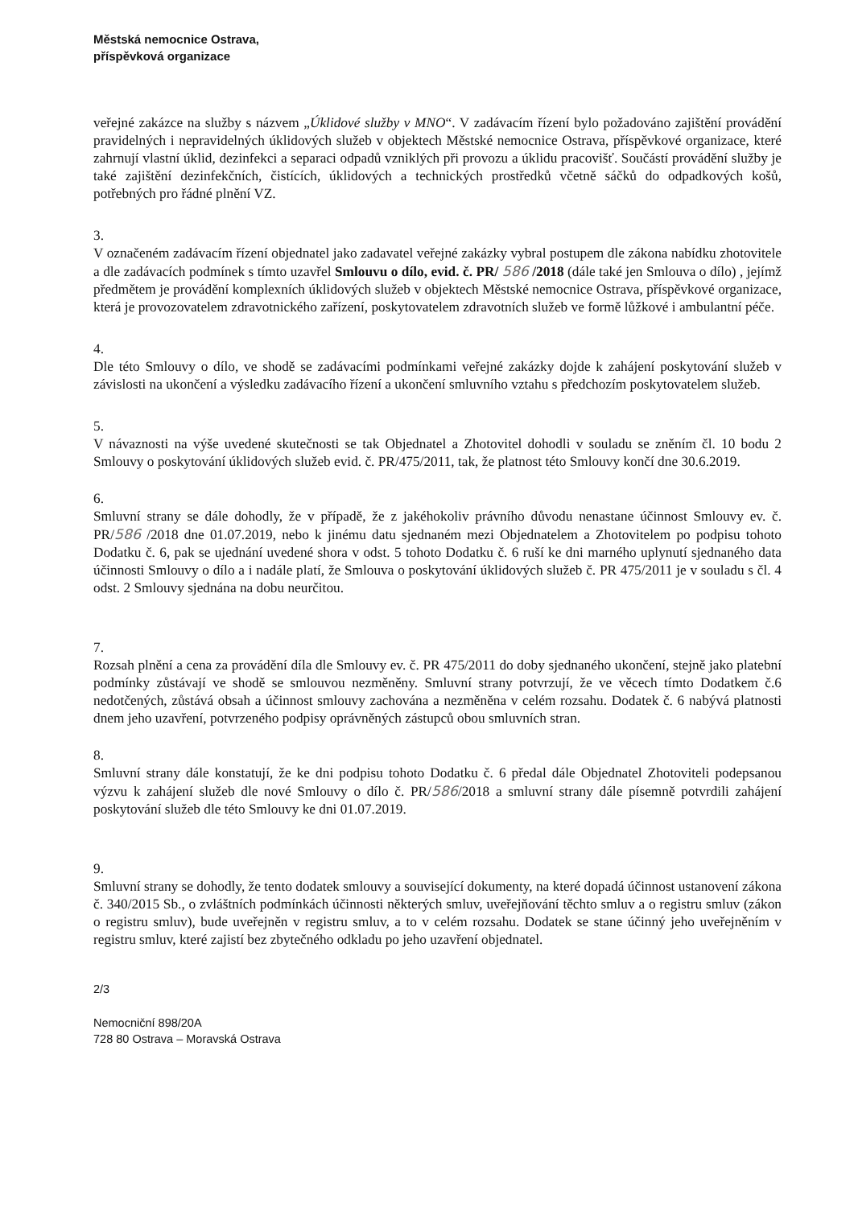Městská nemocnice Ostrava,
příspěvková organizace
veřejné zakázce na služby s názvem „Úklidové služby v MNO“. V zadávacím řízení bylo požadováno zajištění provádění pravidelných i nepravidelných úklidových služeb v objektech Městské nemocnice Ostrava, příspěvkové organizace, které zahrnují vlastní úklid, dezinfekci a separaci odpadů vzniklých při provozu a úklidu pracovišť. Součástí provádění služby je také zajištění dezinfekčních, čistících, úklidových a technických prostředků včetně sáčků do odpadkových košů, potřebných pro řádné plnění VZ.
3.
V označeném zadávacím řízení objednatel jako zadavatel veřejné zakázky vybral postupem dle zákona nabídku zhotovitele a dle zadávacích podmínek s tímto uzavřel Smlouvu o dílo, evid. č. PR/ 586 /2018 (dále také jen Smlouva o dílo) , jejímž předmětem je provádění komplexních úklidových služeb v objektech Městské nemocnice Ostrava, příspěvkové organizace, která je provozovatelem zdravotnického zařízení, poskytovatelem zdravotních služeb ve formě lůžkové i ambulantní péče.
4.
Dle této Smlouvy o dílo, ve shodě se zadávacími podmínkami veřejné zakázky dojde k zahájení poskytování služeb v závislosti na ukončení a výsledku zadávacího řízení a ukončení smluvního vztahu s předchozím poskytovatelem služeb.
5.
V návaznosti na výše uvedené skutečnosti se tak Objednatel a Zhotovitel dohodli v souladu se zněním čl. 10 bodu 2 Smlouvy o poskytování úklidových služeb evid. č. PR/475/2011, tak, že platnost této Smlouvy končí dne 30.6.2019.
6.
Smluvní strany se dále dohodly, že v případě, že z jakéhokoliv právního důvodu nenastane účinnost Smlouvy ev. č. PR/586 /2018 dne 01.07.2019, nebo k jinému datu sjednaném mezi Objednatelem a Zhotovitelem po podpisu tohoto Dodatku č. 6, pak se ujednání uvedené shora v odst. 5 tohoto Dodatku č. 6 ruší ke dni marného uplynutí sjednaného data účinnosti Smlouvy o dílo a i nadále platí, že Smlouva o poskytování úklidových služeb č. PR 475/2011 je v souladu s čl. 4 odst. 2 Smlouvy sjednána na dobu neurčitou.
7.
Rozsah plnění a cena za provádění díla dle Smlouvy ev. č. PR 475/2011 do doby sjednaného ukončení, stejně jako platební podmínky zůstávají ve shodě se smlouvou nezměněny. Smluvní strany potvrzují, že ve věcech tímto Dodatkem č.6 nedotčených, zůstává obsah a účinnost smlouvy zachována a nezměněna v celém rozsahu. Dodatek č. 6 nabývá platnosti dnem jeho uzavření, potvrzeného podpisy oprávněných zástupců obou smluvních stran.
8.
Smluvní strany dále konstatují, že ke dni podpisu tohoto Dodatku č. 6 předal dále Objednatel Zhotoviteli podepsanou výzvu k zahájení služeb dle nové Smlouvy o dílo č. PR/586/2018 a smluvní strany dále písemně potvrdili zahájení poskytování služeb dle této Smlouvy ke dni 01.07.2019.
9.
Smluvní strany se dohodly, že tento dodatek smlouvy a související dokumenty, na které dopadá účinnost ustanovení zákona č. 340/2015 Sb., o zvláštních podmínkách účinnosti některých smluv, uveřejňování těchto smluv a o registru smluv (zákon o registru smluv), bude uveřejněn v registru smluv, a to v celém rozsahu. Dodatek se stane účinný jeho uveřejněním v registru smluv, které zajistí bez zbytečného odkladu po jeho uzavření objednatel.
2/3
Nemocniční 898/20A
728 80 Ostrava – Moravská Ostrava